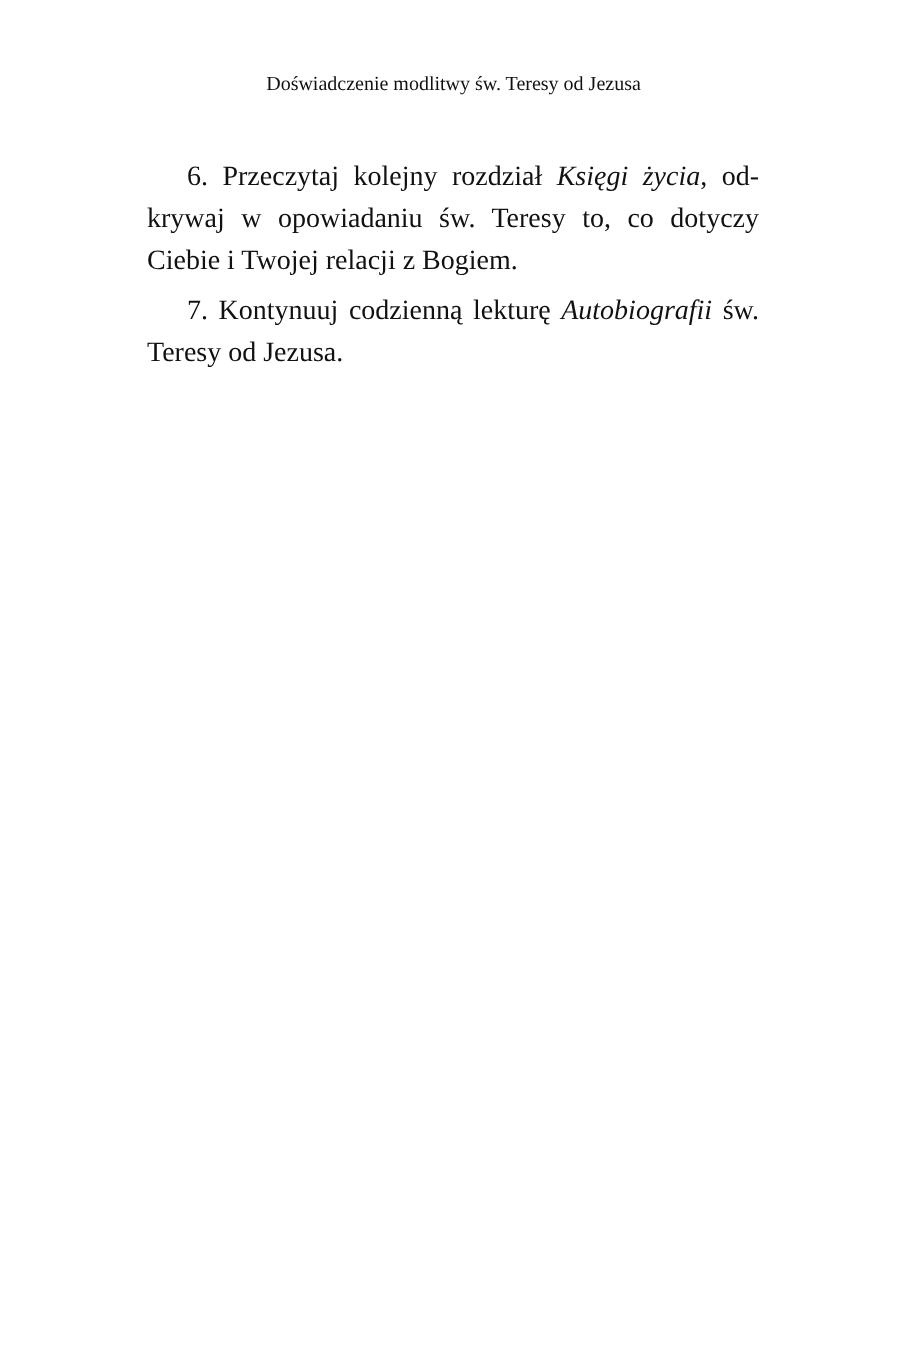Doświadczenie modlitwy św. Teresy od Jezusa
6. Przeczytaj kolejny rozdział Księgi życia, od­krywaj w opowiadaniu św. Teresy to, co dotyczy Ciebie i Twojej relacji z Bogiem.
7. Kontynuuj codzienną lekturę Autobiografii św. Teresy od Jezusa.